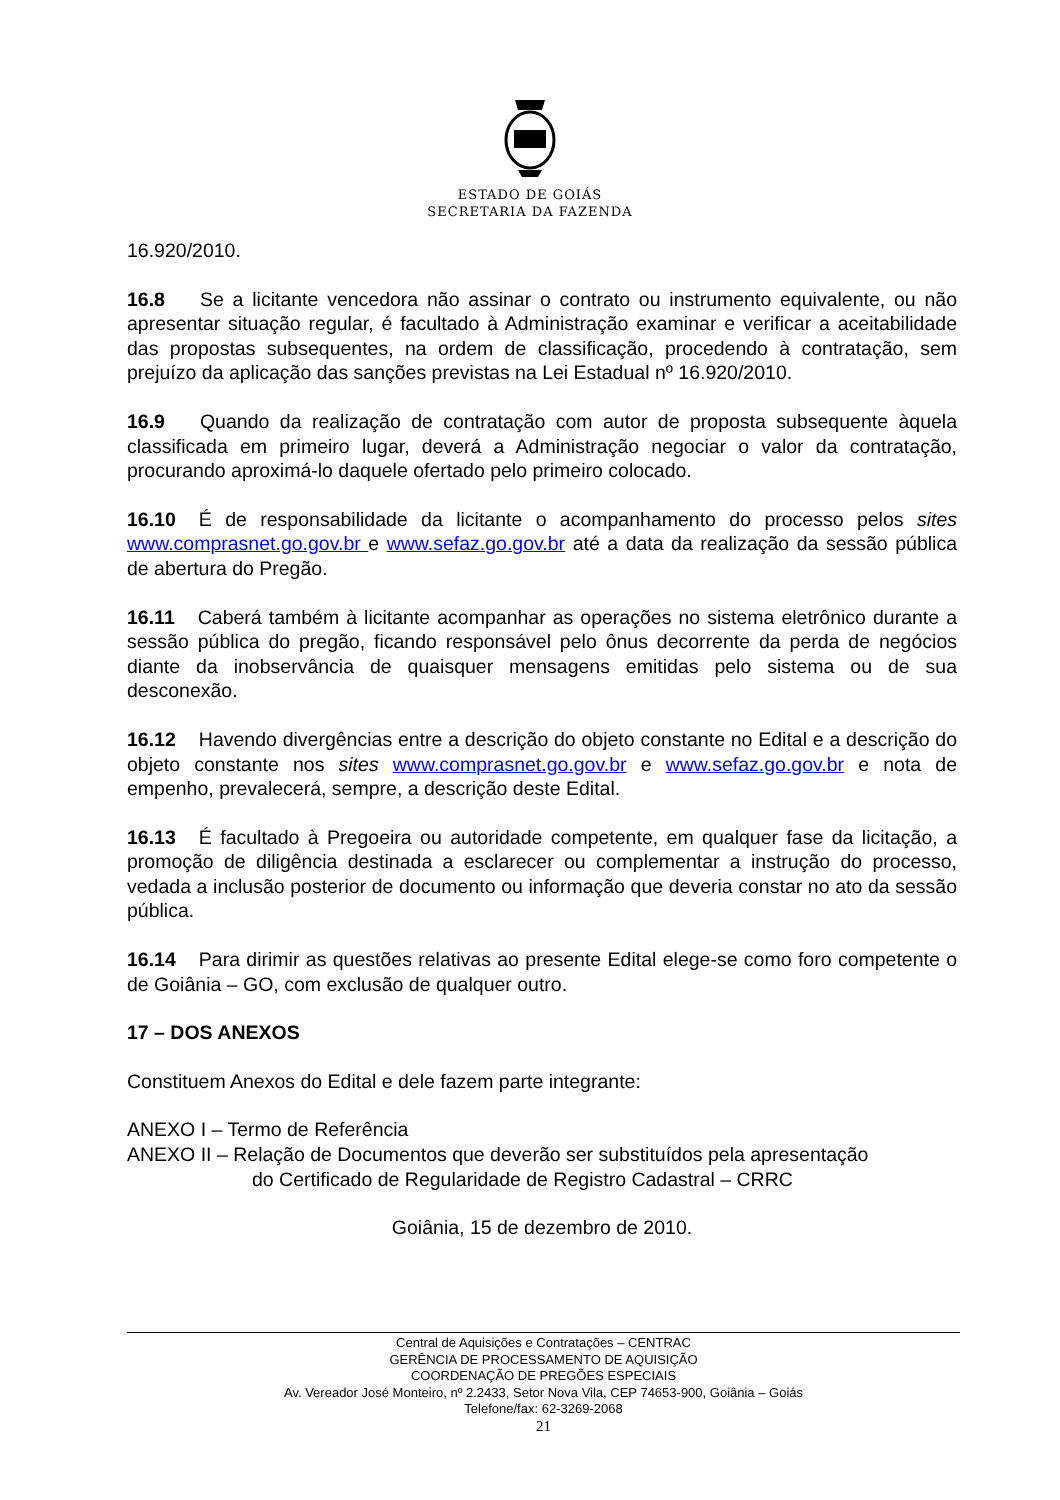ESTADO DE GOIÁS
SECRETARIA DA FAZENDA
16.920/2010.
16.8 Se a licitante vencedora não assinar o contrato ou instrumento equivalente, ou não apresentar situação regular, é facultado à Administração examinar e verificar a aceitabilidade das propostas subsequentes, na ordem de classificação, procedendo à contratação, sem prejuízo da aplicação das sanções previstas na Lei Estadual nº 16.920/2010.
16.9 Quando da realização de contratação com autor de proposta subsequente àquela classificada em primeiro lugar, deverá a Administração negociar o valor da contratação, procurando aproximá-lo daquele ofertado pelo primeiro colocado.
16.10 É de responsabilidade da licitante o acompanhamento do processo pelos sites www.comprasnet.go.gov.br e www.sefaz.go.gov.br até a data da realização da sessão pública de abertura do Pregão.
16.11 Caberá também à licitante acompanhar as operações no sistema eletrônico durante a sessão pública do pregão, ficando responsável pelo ônus decorrente da perda de negócios diante da inobservância de quaisquer mensagens emitidas pelo sistema ou de sua desconexão.
16.12 Havendo divergências entre a descrição do objeto constante no Edital e a descrição do objeto constante nos sites www.comprasnet.go.gov.br e www.sefaz.go.gov.br e nota de empenho, prevalecerá, sempre, a descrição deste Edital.
16.13 É facultado à Pregoeira ou autoridade competente, em qualquer fase da licitação, a promoção de diligência destinada a esclarecer ou complementar a instrução do processo, vedada a inclusão posterior de documento ou informação que deveria constar no ato da sessão pública.
16.14 Para dirimir as questões relativas ao presente Edital elege-se como foro competente o de Goiânia – GO, com exclusão de qualquer outro.
17 – DOS ANEXOS
Constituem Anexos do Edital e dele fazem parte integrante:
ANEXO I – Termo de Referência
ANEXO II – Relação de Documentos que deverão ser substituídos pela apresentação
do Certificado de Regularidade de Registro Cadastral – CRRC
Goiânia, 15 de dezembro de 2010.
Central de Aquisições e Contratações – CENTRAC
GERÊNCIA DE PROCESSAMENTO DE AQUISIÇÃO
COORDENAÇÃO DE PREGÕES ESPECIAIS
Av. Vereador José Monteiro, nº 2.2433, Setor Nova Vila, CEP 74653-900, Goiânia – Goiás
Telefone/fax: 62-3269-2068
21